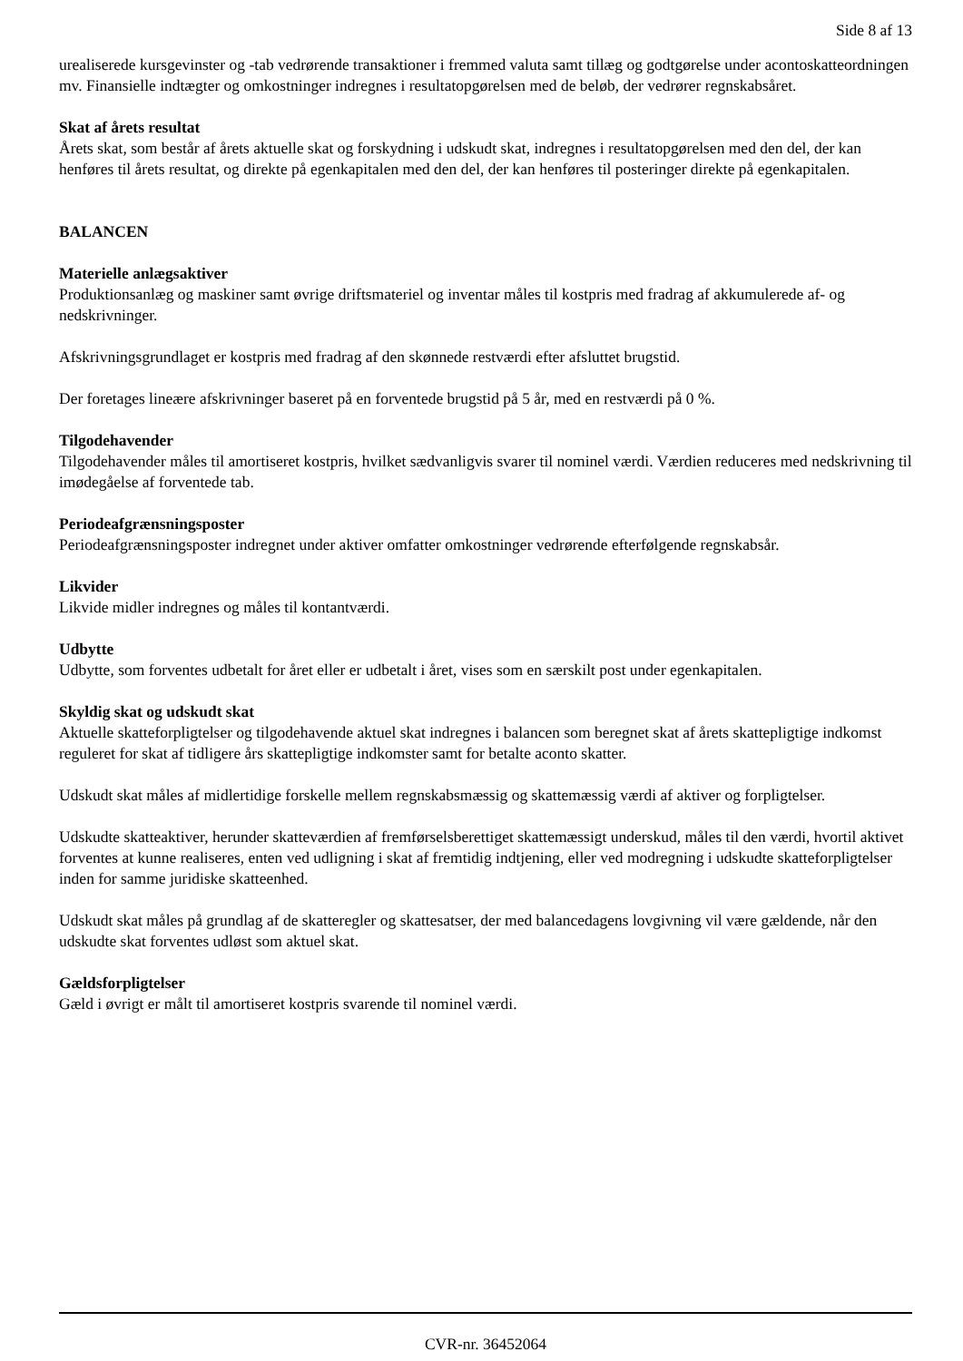Side 8 af 13
urealiserede kursgevinster og -tab vedrørende transaktioner i fremmed valuta samt tillæg og godtgørelse under acontoskatteordningen mv. Finansielle indtægter og omkostninger indregnes i resultatopgørelsen med de beløb, der vedrører regnskabsåret.
Skat af årets resultat
Årets skat, som består af årets aktuelle skat og forskydning i udskudt skat, indregnes i resultatopgørelsen med den del, der kan henføres til årets resultat, og direkte på egenkapitalen med den del, der kan henføres til posteringer direkte på egenkapitalen.
BALANCEN
Materielle anlægsaktiver
Produktionsanlæg og maskiner samt øvrige driftsmateriel og inventar måles til kostpris med fradrag af akkumulerede af- og nedskrivninger.
Afskrivningsgrundlaget er kostpris med fradrag af den skønnede restværdi efter afsluttet brugstid.
Der foretages lineære afskrivninger baseret på en forventede brugstid på 5 år, med en restværdi på 0 %.
Tilgodehavender
Tilgodehavender måles til amortiseret kostpris, hvilket sædvanligvis svarer til nominel værdi. Værdien reduceres med nedskrivning til imødegåelse af forventede tab.
Periodeafgrænsningsposter
Periodeafgrænsningsposter indregnet under aktiver omfatter omkostninger vedrørende efterfølgende regnskabsår.
Likvider
Likvide midler indregnes og måles til kontantværdi.
Udbytte
Udbytte, som forventes udbetalt for året eller er udbetalt i året, vises som en særskilt post under egenkapitalen.
Skyldig skat og udskudt skat
Aktuelle skatteforpligtelser og tilgodehavende aktuel skat indregnes i balancen som beregnet skat af årets skattepligtige indkomst reguleret for skat af tidligere års skattepligtige indkomster samt for betalte aconto skatter.
Udskudt skat måles af midlertidige forskelle mellem regnskabsmæssig og skattemæssig værdi af aktiver og forpligtelser.
Udskudte skatteaktiver, herunder skatteværdien af fremførselsberettiget skattemæssigt underskud, måles til den værdi, hvortil aktivet forventes at kunne realiseres, enten ved udligning i skat af fremtidig indtjening, eller ved modregning i udskudte skatteforpligtelser inden for samme juridiske skatteenhed.
Udskudt skat måles på grundlag af de skatteregler og skattesatser, der med balancedagens lovgivning vil være gældende, når den udskudte skat forventes udløst som aktuel skat.
Gældsforpligtelser
Gæld i øvrigt er målt til amortiseret kostpris svarende til nominel værdi.
CVR-nr. 36452064